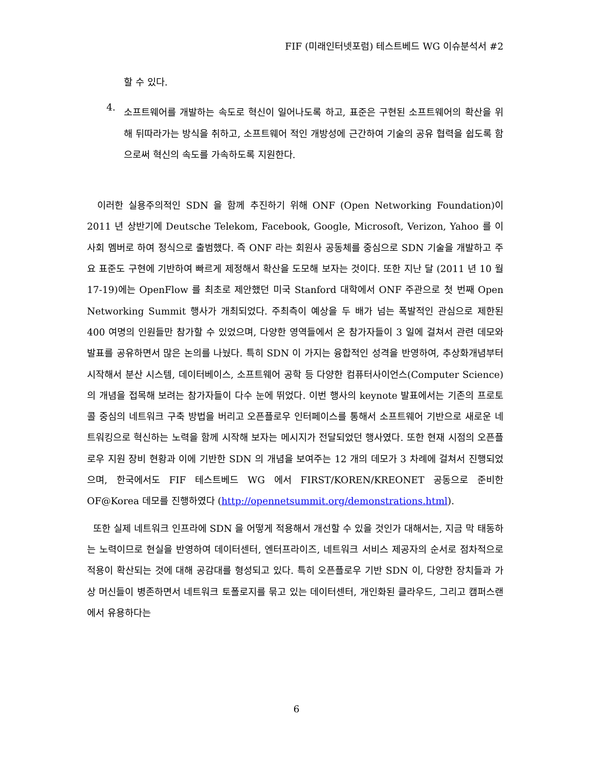FIF (미래인터넷포럼) 테스트베드 WG 이슈분석서 #2
할 수 있다.
4.
소프트웨어를 개발하는 속도로 혁신이 일어나도록 하고, 표준은 구현된 소프트웨어의 확산을 위해 뒤따라가는 방식을 취하고, 소프트웨어 적인 개방성에 근간하여 기술의 공유 협력을 쉽도록 함으로써 혁신의 속도를 가속하도록 지원한다.
이러한 실용주의적인 SDN 을 함께 추진하기 위해 ONF (Open Networking Foundation)이 2011 년 상반기에 Deutsche Telekom, Facebook, Google, Microsoft, Verizon, Yahoo 를 이사회 멤버로 하여 정식으로 출범했다. 즉 ONF 라는 회원사 공동체를 중심으로 SDN 기술을 개발하고 주요 표준도 구현에 기반하여 빠르게 제정해서 확산을 도모해 보자는 것이다. 또한 지난 달 (2011 년 10 월 17-19)에는 OpenFlow 를 최초로 제안했던 미국 Stanford 대학에서 ONF 주관으로 첫 번째 Open Networking Summit 행사가 개최되었다. 주최측이 예상을 두 배가 넘는 폭발적인 관심으로 제한된 400 여명의 인원들만 참가할 수 있었으며, 다양한 영역들에서 온 참가자들이 3 일에 걸쳐서 관련 데모와 발표를 공유하면서 많은 논의를 나눴다. 특히 SDN 이 가지는 융합적인 성격을 반영하여, 추상화개념부터 시작해서 분산 시스템, 데이터베이스, 소프트웨어 공학 등 다양한 컴퓨터사이언스(Computer Science)의 개념을 접목해 보려는 참가자들이 다수 눈에 뛰었다. 이번 행사의 keynote 발표에서는 기존의 프로토콜 중심의 네트워크 구축 방법을 버리고 오픈플로우 인터페이스를 통해서 소프트웨어 기반으로 새로운 네트워킹으로 혁신하는 노력을 함께 시작해 보자는 메시지가 전달되었던 행사였다. 또한 현재 시점의 오픈플로우 지원 장비 현황과 이에 기반한 SDN 의 개념을 보여주는 12 개의 데모가 3 차례에 걸쳐서 진행되었으며, 한국에서도 FIF 테스트베드 WG 에서 FIRST/KOREN/KREONET 공동으로 준비한 OF@Korea 데모를 진행하였다 (http://opennetsummit.org/demonstrations.html).
또한 실제 네트워크 인프라에 SDN 을 어떻게 적용해서 개선할 수 있을 것인가 대해서는, 지금 막 태동하는 노력이므로 현실을 반영하여 데이터센터, 엔터프라이즈, 네트워크 서비스 제공자의 순서로 점차적으로 적용이 확산되는 것에 대해 공감대를 형성되고 있다. 특히 오픈플로우 기반 SDN 이, 다양한 장치들과 가상 머신들이 병존하면서 네트워크 토폴로지를 묶고 있는 데이터센터, 개인화된 클라우드, 그리고 캠퍼스랜에서 유용하다는
6